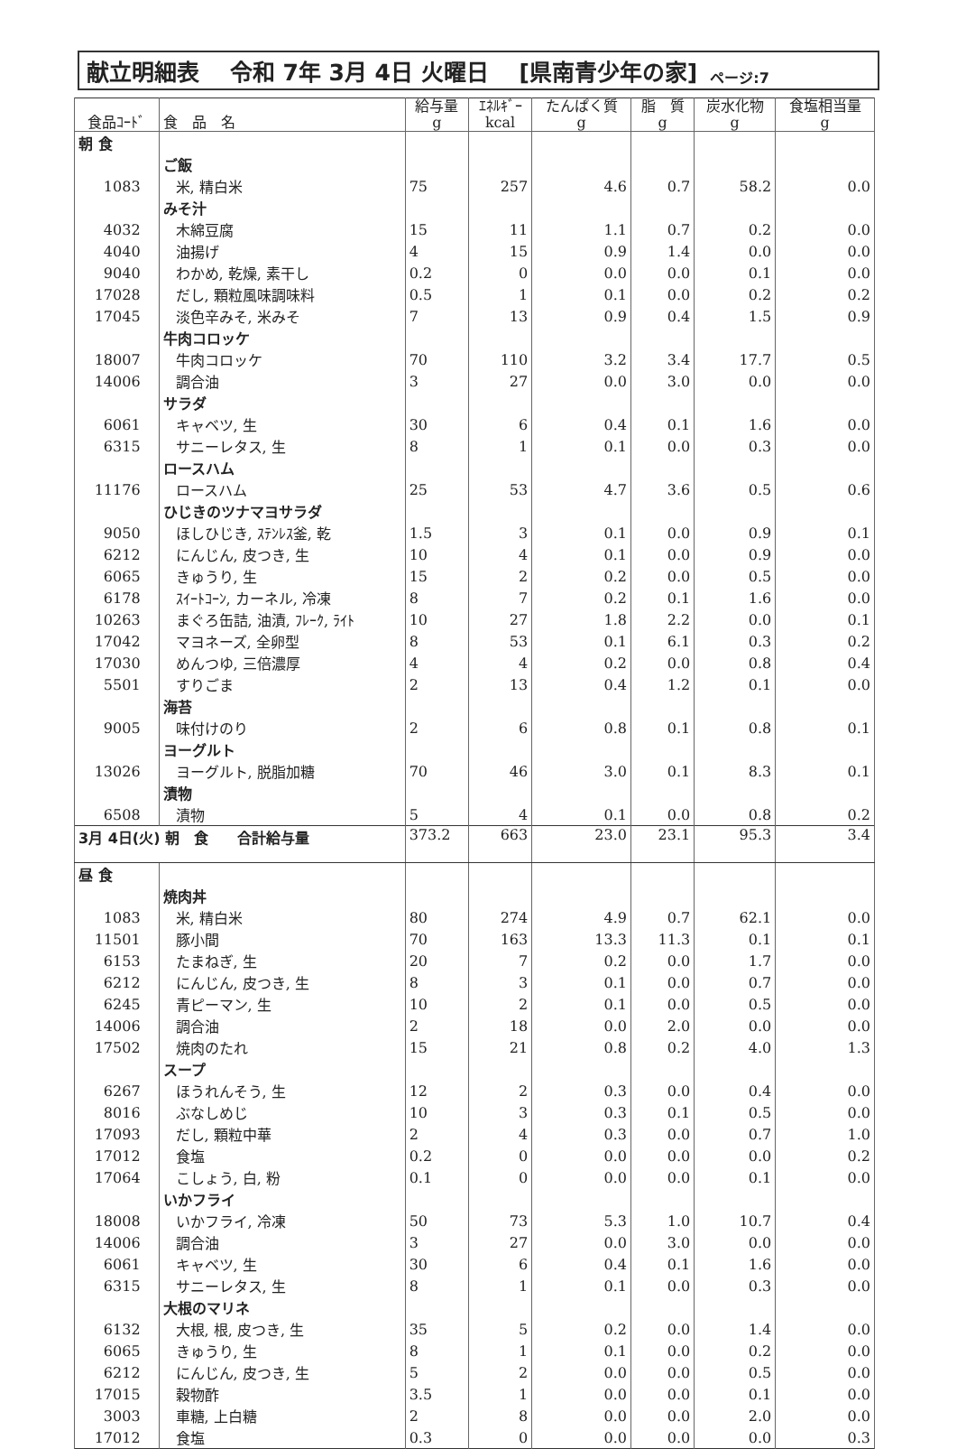献立明細表　 令和 7年 3月 4日 火曜日　 [県南青少年の家] ページ:7
| 食品ｺｰﾄﾞ | 食 品 名 | 給与量 g | ｴﾈﾙｷﾞｰ kcal | たんぱく質 g | 脂 質 g | 炭水化物 g | 食塩相当量 g |
| --- | --- | --- | --- | --- | --- | --- | --- |
| 朝 食 | | | | | | | |
| | ご飯 | | | | | | |
| 1083 | 米, 精白米 | 75 | 257 | 4.6 | 0.7 | 58.2 | 0.0 |
| | みそ汁 | | | | | | |
| 4032 | 木綿豆腐 | 15 | 11 | 1.1 | 0.7 | 0.2 | 0.0 |
| 4040 | 油揚げ | 4 | 15 | 0.9 | 1.4 | 0.0 | 0.0 |
| 9040 | わかめ, 乾燥, 素干し | 0.2 | 0 | 0.0 | 0.0 | 0.1 | 0.0 |
| 17028 | だし, 顆粒風味調味料 | 0.5 | 1 | 0.1 | 0.0 | 0.2 | 0.2 |
| 17045 | 淡色辛みそ, 米みそ | 7 | 13 | 0.9 | 0.4 | 1.5 | 0.9 |
| | 牛肉コロッケ | | | | | | |
| 18007 | 牛肉コロッケ | 70 | 110 | 3.2 | 3.4 | 17.7 | 0.5 |
| 14006 | 調合油 | 3 | 27 | 0.0 | 3.0 | 0.0 | 0.0 |
| | サラダ | | | | | | |
| 6061 | キャベツ, 生 | 30 | 6 | 0.4 | 0.1 | 1.6 | 0.0 |
| 6315 | サニーレタス, 生 | 8 | 1 | 0.1 | 0.0 | 0.3 | 0.0 |
| | ロースハム | | | | | | |
| 11176 | ロースハム | 25 | 53 | 4.7 | 3.6 | 0.5 | 0.6 |
| | ひじきのツナマヨサラダ | | | | | | |
| 9050 | ほしひじき, ｽﾃﾝﾚｽ釜, 乾 | 1.5 | 3 | 0.1 | 0.0 | 0.9 | 0.1 |
| 6212 | にんじん, 皮つき, 生 | 10 | 4 | 0.1 | 0.0 | 0.9 | 0.0 |
| 6065 | きゅうり, 生 | 15 | 2 | 0.2 | 0.0 | 0.5 | 0.0 |
| 6178 | ｽｲｰﾄｺｰﾝ, カーネル, 冷凍 | 8 | 7 | 0.2 | 0.1 | 1.6 | 0.0 |
| 10263 | まぐろ缶詰, 油漬, ﾌﾚｰｸ, ﾗｲﾄ | 10 | 27 | 1.8 | 2.2 | 0.0 | 0.1 |
| 17042 | マヨネーズ, 全卵型 | 8 | 53 | 0.1 | 6.1 | 0.3 | 0.2 |
| 17030 | めんつゆ, 三倍濃厚 | 4 | 4 | 0.2 | 0.0 | 0.8 | 0.4 |
| 5501 | すりごま | 2 | 13 | 0.4 | 1.2 | 0.1 | 0.0 |
| | 海苔 | | | | | | |
| 9005 | 味付けのり | 2 | 6 | 0.8 | 0.1 | 0.8 | 0.1 |
| | ヨーグルト | | | | | | |
| 13026 | ヨーグルト, 脱脂加糖 | 70 | 46 | 3.0 | 0.1 | 8.3 | 0.1 |
| | 漬物 | | | | | | |
| 6508 | 漬物 | 5 | 4 | 0.1 | 0.0 | 0.8 | 0.2 |
| 3月 4日(火) 朝 食 合計給与量 | | 373.2 | 663 | 23.0 | 23.1 | 95.3 | 3.4 |
| 昼 食 | | | | | | | |
| | 焼肉丼 | | | | | | |
| 1083 | 米, 精白米 | 80 | 274 | 4.9 | 0.7 | 62.1 | 0.0 |
| 11501 | 豚小間 | 70 | 163 | 13.3 | 11.3 | 0.1 | 0.1 |
| 6153 | たまねぎ, 生 | 20 | 7 | 0.2 | 0.0 | 1.7 | 0.0 |
| 6212 | にんじん, 皮つき, 生 | 8 | 3 | 0.1 | 0.0 | 0.7 | 0.0 |
| 6245 | 青ピーマン, 生 | 10 | 2 | 0.1 | 0.0 | 0.5 | 0.0 |
| 14006 | 調合油 | 2 | 18 | 0.0 | 2.0 | 0.0 | 0.0 |
| 17502 | 焼肉のたれ | 15 | 21 | 0.8 | 0.2 | 4.0 | 1.3 |
| | スープ | | | | | | |
| 6267 | ほうれんそう, 生 | 12 | 2 | 0.3 | 0.0 | 0.4 | 0.0 |
| 8016 | ぶなしめじ | 10 | 3 | 0.3 | 0.1 | 0.5 | 0.0 |
| 17093 | だし, 顆粒中華 | 2 | 4 | 0.3 | 0.0 | 0.7 | 1.0 |
| 17012 | 食塩 | 0.2 | 0 | 0.0 | 0.0 | 0.0 | 0.2 |
| 17064 | こしょう, 白, 粉 | 0.1 | 0 | 0.0 | 0.0 | 0.1 | 0.0 |
| | いかフライ | | | | | | |
| 18008 | いかフライ, 冷凍 | 50 | 73 | 5.3 | 1.0 | 10.7 | 0.4 |
| 14006 | 調合油 | 3 | 27 | 0.0 | 3.0 | 0.0 | 0.0 |
| 6061 | キャベツ, 生 | 30 | 6 | 0.4 | 0.1 | 1.6 | 0.0 |
| 6315 | サニーレタス, 生 | 8 | 1 | 0.1 | 0.0 | 0.3 | 0.0 |
| | 大根のマリネ | | | | | | |
| 6132 | 大根, 根, 皮つき, 生 | 35 | 5 | 0.2 | 0.0 | 1.4 | 0.0 |
| 6065 | きゅうり, 生 | 8 | 1 | 0.1 | 0.0 | 0.2 | 0.0 |
| 6212 | にんじん, 皮つき, 生 | 5 | 2 | 0.0 | 0.0 | 0.5 | 0.0 |
| 17015 | 穀物酢 | 3.5 | 1 | 0.0 | 0.0 | 0.1 | 0.0 |
| 3003 | 車糖, 上白糖 | 2 | 8 | 0.0 | 0.0 | 2.0 | 0.0 |
| 17012 | 食塩 | 0.3 | 0 | 0.0 | 0.0 | 0.0 | 0.3 |